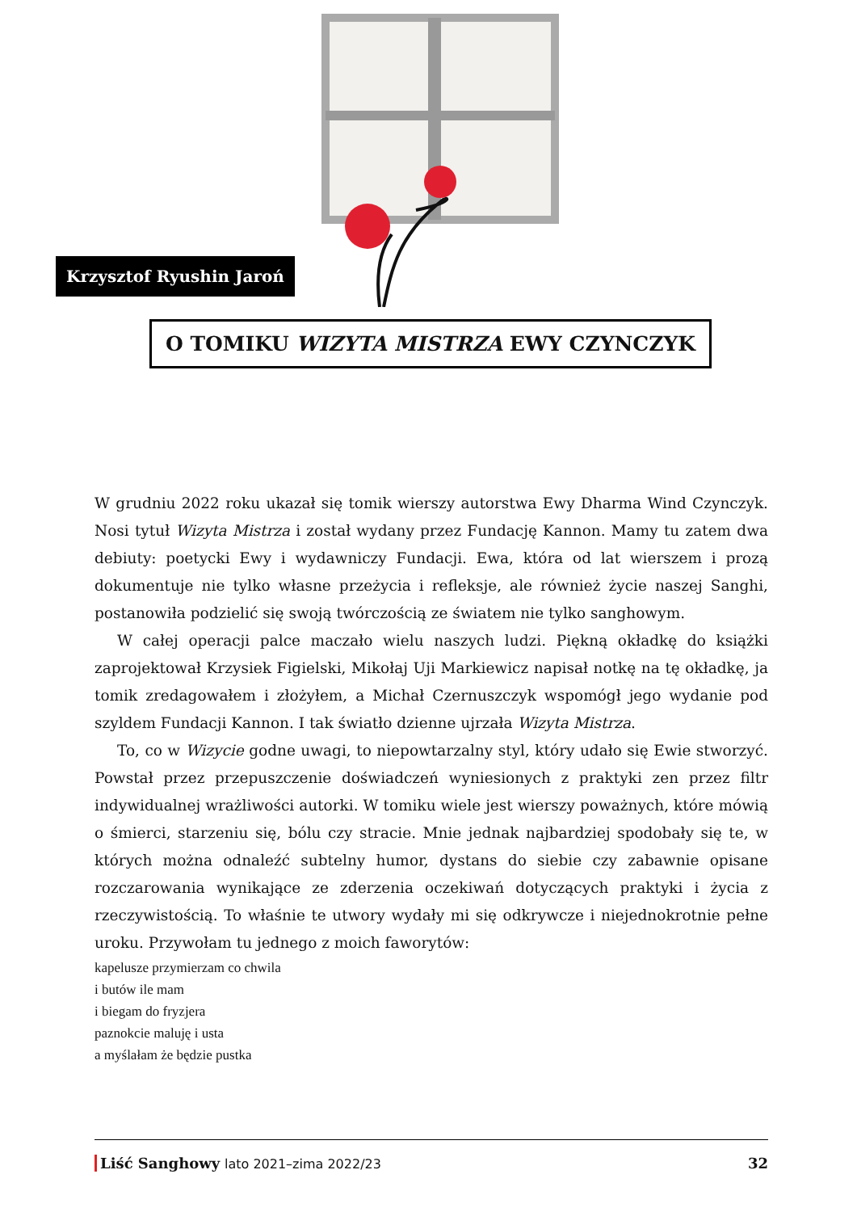Krzysztof Ryushin Jaroń
O TOMIKU WIZYTA MISTRZA EWY CZYNCZYK
W grudniu 2022 roku ukazał się tomik wierszy autorstwa Ewy Dharma Wind Czynczyk. Nosi tytuł Wizyta Mistrza i został wydany przez Fundację Kannon. Mamy tu zatem dwa debiuty: poetycki Ewy i wydawniczy Fundacji. Ewa, która od lat wierszem i prozą dokumentuje nie tylko własne przeżycia i refleksje, ale również życie naszej Sanghi, postanowiła podzielić się swoją twórczością ze światem nie tylko sanghowym.
W całej operacji palce maczało wielu naszych ludzi. Piękną okładkę do książki zaprojektował Krzysiek Figielski, Mikołaj Uji Markiewicz napisał notkę na tę okładkę, ja tomik zredagowałem i złożyłem, a Michał Czernuszczyk wspomógł jego wydanie pod szyldem Fundacji Kannon. I tak światło dzienne ujrzała Wizyta Mistrza.
To, co w Wizycie godne uwagi, to niepowtarzalny styl, który udało się Ewie stworzyć. Powstał przez przepuszczenie doświadczeń wyniesionych z praktyki zen przez filtr indywidualnej wrażliwości autorki. W tomiku wiele jest wierszy poważnych, które mówią o śmierci, starzeniu się, bólu czy stracie. Mnie jednak najbardziej spodobały się te, w których można odnaleźć subtelny humor, dystans do siebie czy zabawnie opisane rozczarowania wynikające ze zderzenia oczekiwań dotyczących praktyki i życia z rzeczywistością. To właśnie te utwory wydały mi się odkrywcze i niejednokrotnie pełne uroku. Przywołam tu jednego z moich faworytów:
kapelusze przymierzam co chwila
i butów ile mam
i biegam do fryzjera
paznokcie maluję i usta
a myślałam że będzie pustka
Liść Sanghowy lato 2021–zima 2022/23 32